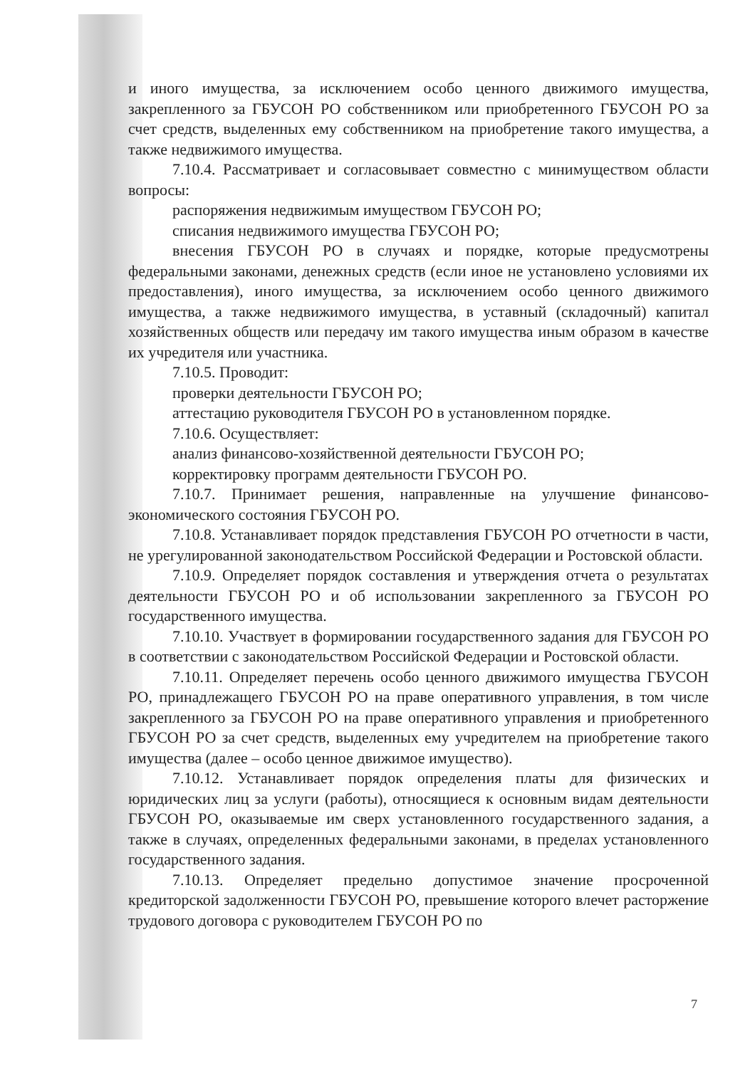и иного имущества, за исключением особо ценного движимого имущества, закрепленного за ГБУСОН РО собственником или приобретенного ГБУСОН РО за счет средств, выделенных ему собственником на приобретение такого имущества, а также недвижимого имущества.
7.10.4. Рассматривает и согласовывает совместно с минимуществом области вопросы:
распоряжения недвижимым имуществом ГБУСОН РО;
списания недвижимого имущества ГБУСОН РО;
внесения ГБУСОН РО в случаях и порядке, которые предусмотрены федеральными законами, денежных средств (если иное не установлено условиями их предоставления), иного имущества, за исключением особо ценного движимого имущества, а также недвижимого имущества, в уставный (складочный) капитал хозяйственных обществ или передачу им такого имущества иным образом в качестве их учредителя или участника.
7.10.5. Проводит:
проверки деятельности ГБУСОН РО;
аттестацию руководителя ГБУСОН РО в установленном порядке.
7.10.6. Осуществляет:
анализ финансово-хозяйственной деятельности ГБУСОН РО;
корректировку программ деятельности ГБУСОН РО.
7.10.7. Принимает решения, направленные на улучшение финансово-экономического состояния ГБУСОН РО.
7.10.8. Устанавливает порядок представления ГБУСОН РО отчетности в части, не урегулированной законодательством Российской Федерации и Ростовской области.
7.10.9. Определяет порядок составления и утверждения отчета о результатах деятельности ГБУСОН РО и об использовании закрепленного за ГБУСОН РО государственного имущества.
7.10.10. Участвует в формировании государственного задания для ГБУСОН РО в соответствии с законодательством Российской Федерации и Ростовской области.
7.10.11. Определяет перечень особо ценного движимого имущества ГБУСОН РО, принадлежащего ГБУСОН РО на праве оперативного управления, в том числе закрепленного за ГБУСОН РО на праве оперативного управления и приобретенного ГБУСОН РО за счет средств, выделенных ему учредителем на приобретение такого имущества (далее – особо ценное движимое имущество).
7.10.12. Устанавливает порядок определения платы для физических и юридических лиц за услуги (работы), относящиеся к основным видам деятельности ГБУСОН РО, оказываемые им сверх установленного государственного задания, а также в случаях, определенных федеральными законами, в пределах установленного государственного задания.
7.10.13. Определяет предельно допустимое значение просроченной кредиторской задолженности ГБУСОН РО, превышение которого влечет расторжение трудового договора с руководителем ГБУСОН РО по
7